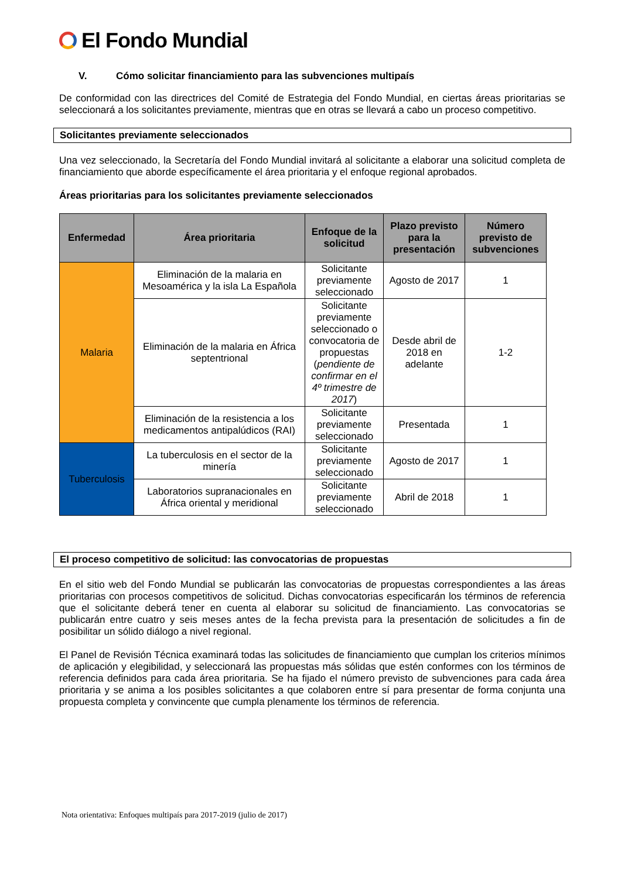El Fondo Mundial
V. Cómo solicitar financiamiento para las subvenciones multipaís
De conformidad con las directrices del Comité de Estrategia del Fondo Mundial, en ciertas áreas prioritarias se seleccionará a los solicitantes previamente, mientras que en otras se llevará a cabo un proceso competitivo.
Solicitantes previamente seleccionados
Una vez seleccionado, la Secretaría del Fondo Mundial invitará al solicitante a elaborar una solicitud completa de financiamiento que aborde específicamente el área prioritaria y el enfoque regional aprobados.
Áreas prioritarias para los solicitantes previamente seleccionados
| Enfermedad | Área prioritaria | Enfoque de la solicitud | Plazo previsto para la presentación | Número previsto de subvenciones |
| --- | --- | --- | --- | --- |
| Malaria | Eliminación de la malaria en Mesoamérica y la isla La Española | Solicitante previamente seleccionado | Agosto de 2017 | 1 |
| | Eliminación de la malaria en África septentrional | Solicitante previamente seleccionado o convocatoria de propuestas ( pendiente de confirmar en el 4º trimestre de 2017 ) | Desde abril de 2018 en adelante | 1-2 |
| | Eliminación de la resistencia a los medicamentos antipalúdicos (RAI) | Solicitante previamente seleccionado | Presentada | 1 |
| Tuberculosis | La tuberculosis en el sector de la minería | Solicitante previamente seleccionado | Agosto de 2017 | 1 |
| | Laboratorios supranacionales en África oriental y meridional | Solicitante previamente seleccionado | Abril de 2018 | 1 |
El proceso competitivo de solicitud: las convocatorias de propuestas
En el sitio web del Fondo Mundial se publicarán las convocatorias de propuestas correspondientes a las áreas prioritarias con procesos competitivos de solicitud. Dichas convocatorias especificarán los términos de referencia que el solicitante deberá tener en cuenta al elaborar su solicitud de financiamiento. Las convocatorias se publicarán entre cuatro y seis meses antes de la fecha prevista para la presentación de solicitudes a fin de posibilitar un sólido diálogo a nivel regional.
El Panel de Revisión Técnica examinará todas las solicitudes de financiamiento que cumplan los criterios mínimos de aplicación y elegibilidad, y seleccionará las propuestas más sólidas que estén conformes con los términos de referencia definidos para cada área prioritaria. Se ha fijado el número previsto de subvenciones para cada área prioritaria y se anima a los posibles solicitantes a que colaboren entre sí para presentar de forma conjunta una propuesta completa y convincente que cumpla plenamente los términos de referencia.
Nota orientativa: Enfoques multipaís para 2017-2019 (julio de 2017)